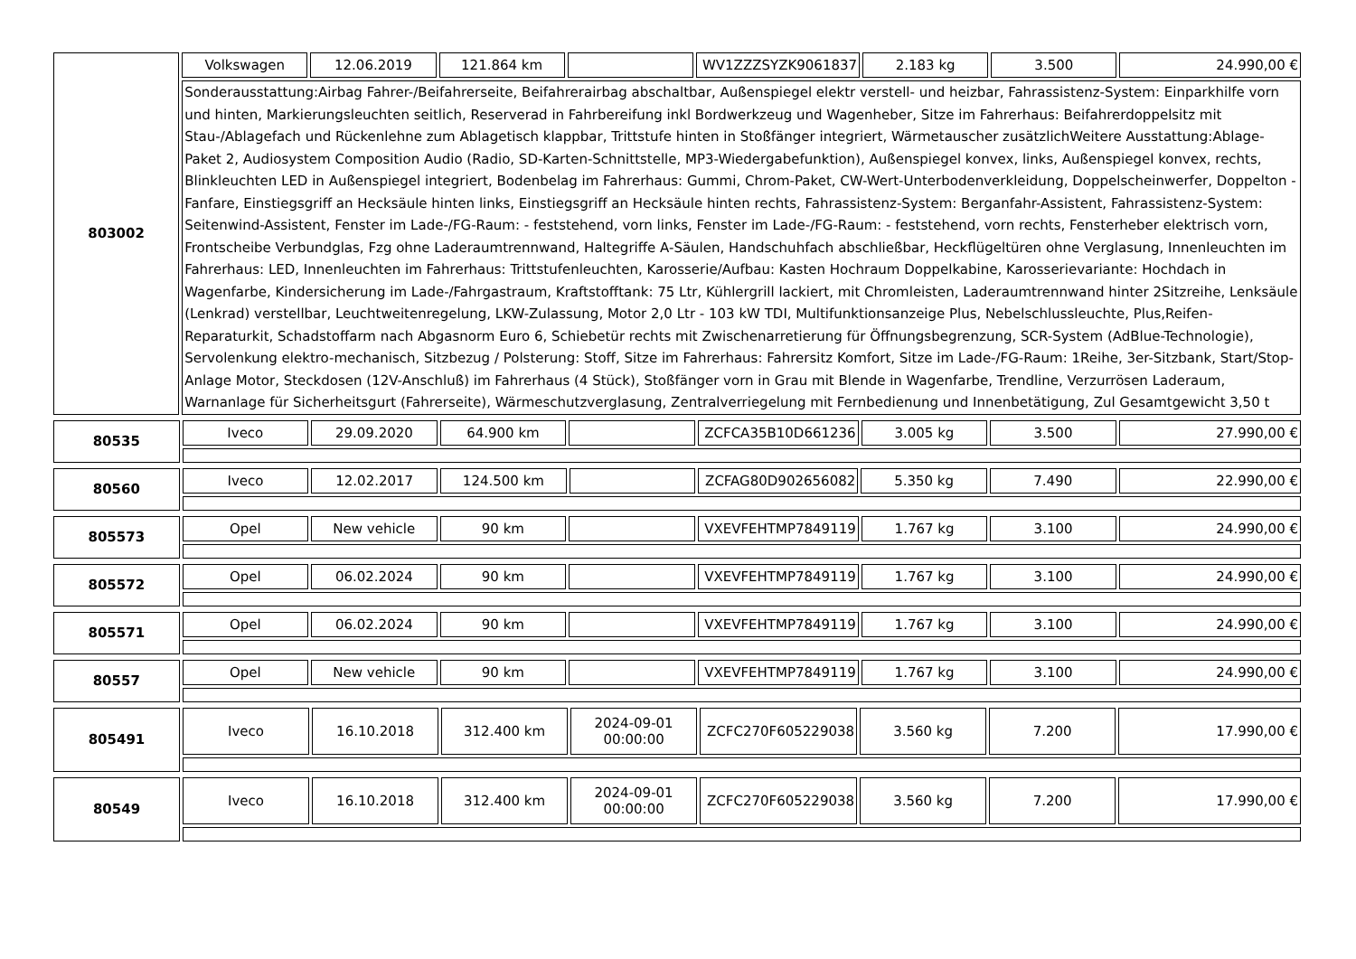| 803002 | Volkswagen | 12.06.2019 | 121.864 km | | WV1ZZZSYZK9061837 | 2.183 kg | 3.500 | 24.990,00 € |
| | Sonderausstattung:Airbag Fahrer-/Beifahrerseite, Beifahrerairbag abschaltbar, Außenspiegel elektr verstell- und heizbar, Fahrassistenz-System: Einparkhilfe vorn und hinten, Markierungsleuchten seitlich, Reserverad in Fahrbereifung inkl Bordwerkzeug und Wagenheber, Sitze im Fahrerhaus: Beifahrerdoppelsitz mit Stau-/Ablagefach und Rückenlehne zum Ablagetisch klappbar, Trittstufe hinten in Stoßfänger integriert, Wärmetauscher zusätzlichWeitere Ausstattung:Ablage-Paket 2, Audiosystem Composition Audio (Radio, SD-Karten-Schnittstelle, MP3-Wiedergabefunktion), Außenspiegel konvex, links, Außenspiegel konvex, rechts, Blinkleuchten LED in Außenspiegel integriert, Bodenbelag im Fahrerhaus: Gummi, Chrom-Paket, CW-Wert-Unterbodenverkleidung, Doppelscheinwerfer, Doppelton - Fanfare, Einstiegsgriff an Hecksäule hinten links, Einstiegsgriff an Hecksäule hinten rechts, Fahrassistenz-System: Berganfahr-Assistent, Fahrassistenz-System: Seitenwind-Assistent, Fenster im Lade-/FG-Raum: - feststehend, vorn links, Fenster im Lade-/FG-Raum: - feststehend, vorn rechts, Fensterheber elektrisch vorn, Frontscheibe Verbundglas, Fzg ohne Laderaumtrennwand, Haltegriffe A-Säulen, Handschuhfach abschließbar, Heckflügeltüren ohne Verglasung, Innenleuchten im Fahrerhaus: LED, Innenleuchten im Fahrerhaus: Trittstufenleuchten, Karosserie/Aufbau: Kasten Hochraum Doppelkabine, Karosserievariante: Hochdach in Wagenfarbe, Kindersicherung im Lade-/Fahrgastraum, Kraftstofftank: 75 Ltr, Kühlergrill lackiert, mit Chromleisten, Laderaumtrennwand hinter 2Sitzreihe, Lenksäule (Lenkrad) verstellbar, Leuchtweitenregelung, LKW-Zulassung, Motor 2,0 Ltr - 103 kW TDI, Multifunktionsanzeige Plus, Nebelschlussleuchte, Plus,Reifen-Reparaturkit, Schadstoffarm nach Abgasnorm Euro 6, Schiebetür rechts mit Zwischenarretierung für Öffnungsbegrenzung, SCR-System (AdBlue-Technologie), Servolenkung elektro-mechanisch, Sitzbezug / Polsterung: Stoff, Sitze im Fahrerhaus: Fahrersitz Komfort, Sitze im Lade-/FG-Raum: 1Reihe, 3er-Sitzbank, Start/Stop-Anlage Motor, Steckdosen (12V-Anschluß) im Fahrerhaus (4 Stück), Stoßfänger vorn in Grau mit Blende in Wagenfarbe, Trendline, Verzurrösen Laderaum, Warnanlage für Sicherheitsgurt (Fahrerseite), Wärmeschutzverglasung, Zentralverriegelung mit Fernbedienung und Innenbetätigung, Zul Gesamtgewicht 3,50 t | | | | | | | |
| 80535 | Iveco | 29.09.2020 | 64.900 km | | ZCFCA35B10D661236 | 3.005 kg | 3.500 | 27.990,00 € |
| 80560 | Iveco | 12.02.2017 | 124.500 km | | ZCFAG80D902656082 | 5.350 kg | 7.490 | 22.990,00 € |
| 805573 | Opel | New vehicle | 90 km | | VXEVFEHTMP7849119 | 1.767 kg | 3.100 | 24.990,00 € |
| 805572 | Opel | 06.02.2024 | 90 km | | VXEVFEHTMP7849119 | 1.767 kg | 3.100 | 24.990,00 € |
| 805571 | Opel | 06.02.2024 | 90 km | | VXEVFEHTMP7849119 | 1.767 kg | 3.100 | 24.990,00 € |
| 80557 | Opel | New vehicle | 90 km | | VXEVFEHTMP7849119 | 1.767 kg | 3.100 | 24.990,00 € |
| 805491 | Iveco | 16.10.2018 | 312.400 km | 2024-09-01 00:00:00 | ZCFC270F605229038 | 3.560 kg | 7.200 | 17.990,00 € |
| 80549 | Iveco | 16.10.2018 | 312.400 km | 2024-09-01 00:00:00 | ZCFC270F605229038 | 3.560 kg | 7.200 | 17.990,00 € |